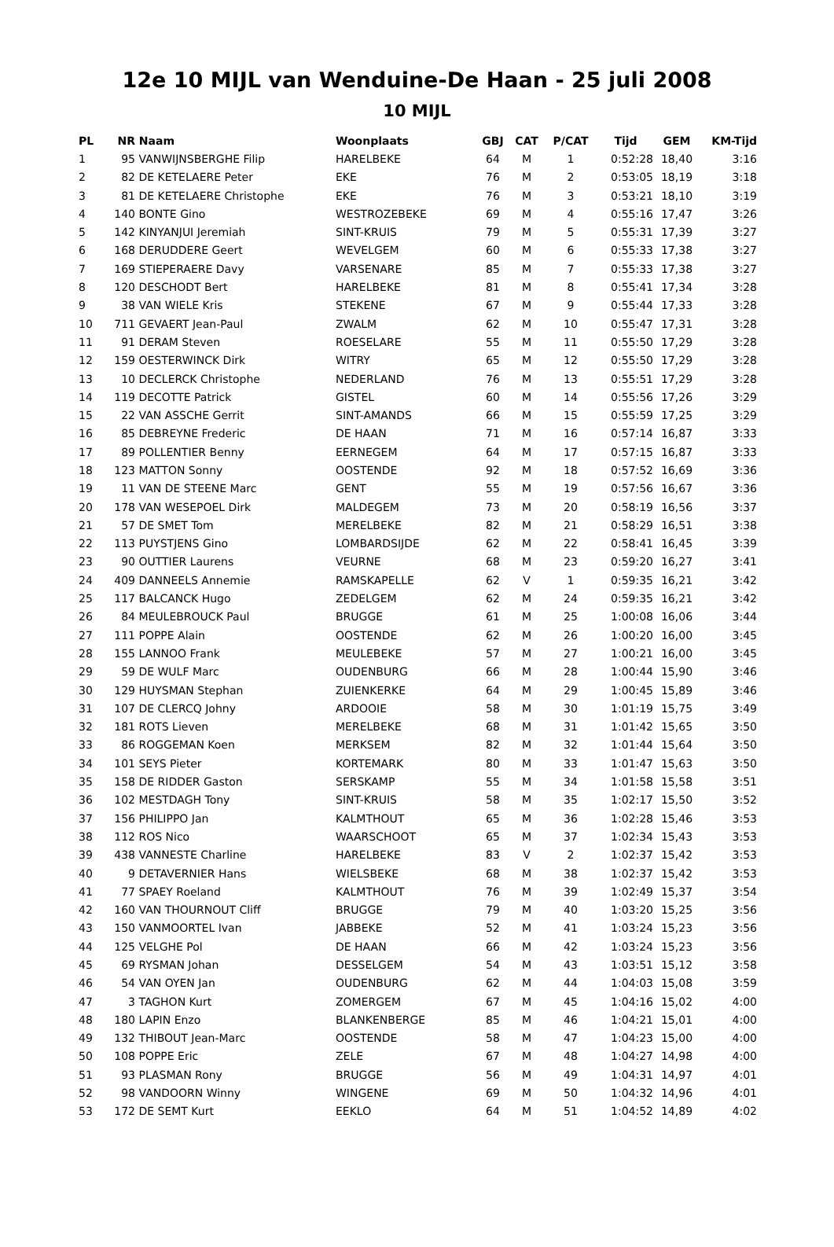12e 10 MIJL van Wenduine-De Haan - 25 juli 2008
10 MIJL
| PL | NR | Naam | Woonplaats | GBJ | CAT | P/CAT | Tijd | GEM | KM-Tijd |
| --- | --- | --- | --- | --- | --- | --- | --- | --- | --- |
| 1 | 95 | VANWIJNSBERGHE Filip | HARELBEKE | 64 | M | 1 | 0:52:28 | 18,40 | 3:16 |
| 2 | 82 | DE KETELAERE Peter | EKE | 76 | M | 2 | 0:53:05 | 18,19 | 3:18 |
| 3 | 81 | DE KETELAERE Christophe | EKE | 76 | M | 3 | 0:53:21 | 18,10 | 3:19 |
| 4 | 140 | BONTE Gino | WESTROZEBEKE | 69 | M | 4 | 0:55:16 | 17,47 | 3:26 |
| 5 | 142 | KINYANJUI Jeremiah | SINT-KRUIS | 79 | M | 5 | 0:55:31 | 17,39 | 3:27 |
| 6 | 168 | DERUDDERE Geert | WEVELGEM | 60 | M | 6 | 0:55:33 | 17,38 | 3:27 |
| 7 | 169 | STIEPERAERE Davy | VARSENARE | 85 | M | 7 | 0:55:33 | 17,38 | 3:27 |
| 8 | 120 | DESCHODT Bert | HARELBEKE | 81 | M | 8 | 0:55:41 | 17,34 | 3:28 |
| 9 | 38 | VAN WIELE Kris | STEKENE | 67 | M | 9 | 0:55:44 | 17,33 | 3:28 |
| 10 | 711 | GEVAERT Jean-Paul | ZWALM | 62 | M | 10 | 0:55:47 | 17,31 | 3:28 |
| 11 | 91 | DERAM Steven | ROESELARE | 55 | M | 11 | 0:55:50 | 17,29 | 3:28 |
| 12 | 159 | OESTERWINCK Dirk | WITRY | 65 | M | 12 | 0:55:50 | 17,29 | 3:28 |
| 13 | 10 | DECLERCK Christophe | NEDERLAND | 76 | M | 13 | 0:55:51 | 17,29 | 3:28 |
| 14 | 119 | DECOTTE Patrick | GISTEL | 60 | M | 14 | 0:55:56 | 17,26 | 3:29 |
| 15 | 22 | VAN ASSCHE Gerrit | SINT-AMANDS | 66 | M | 15 | 0:55:59 | 17,25 | 3:29 |
| 16 | 85 | DEBREYNE Frederic | DE HAAN | 71 | M | 16 | 0:57:14 | 16,87 | 3:33 |
| 17 | 89 | POLLENTIER Benny | EERNEGEM | 64 | M | 17 | 0:57:15 | 16,87 | 3:33 |
| 18 | 123 | MATTON Sonny | OOSTENDE | 92 | M | 18 | 0:57:52 | 16,69 | 3:36 |
| 19 | 11 | VAN DE STEENE Marc | GENT | 55 | M | 19 | 0:57:56 | 16,67 | 3:36 |
| 20 | 178 | VAN WESEPOEL Dirk | MALDEGEM | 73 | M | 20 | 0:58:19 | 16,56 | 3:37 |
| 21 | 57 | DE SMET Tom | MERELBEKE | 82 | M | 21 | 0:58:29 | 16,51 | 3:38 |
| 22 | 113 | PUYSTJENS Gino | LOMBARDSIJDE | 62 | M | 22 | 0:58:41 | 16,45 | 3:39 |
| 23 | 90 | OUTTIER Laurens | VEURNE | 68 | M | 23 | 0:59:20 | 16,27 | 3:41 |
| 24 | 409 | DANNEELS Annemie | RAMSKAPELLE | 62 | V | 1 | 0:59:35 | 16,21 | 3:42 |
| 25 | 117 | BALCANCK Hugo | ZEDELGEM | 62 | M | 24 | 0:59:35 | 16,21 | 3:42 |
| 26 | 84 | MEULEBROUCK Paul | BRUGGE | 61 | M | 25 | 1:00:08 | 16,06 | 3:44 |
| 27 | 111 | POPPE Alain | OOSTENDE | 62 | M | 26 | 1:00:20 | 16,00 | 3:45 |
| 28 | 155 | LANNOO Frank | MEULEBEKE | 57 | M | 27 | 1:00:21 | 16,00 | 3:45 |
| 29 | 59 | DE WULF Marc | OUDENBURG | 66 | M | 28 | 1:00:44 | 15,90 | 3:46 |
| 30 | 129 | HUYSMAN Stephan | ZUIENKERKE | 64 | M | 29 | 1:00:45 | 15,89 | 3:46 |
| 31 | 107 | DE CLERCQ Johny | ARDOOIE | 58 | M | 30 | 1:01:19 | 15,75 | 3:49 |
| 32 | 181 | ROTS Lieven | MERELBEKE | 68 | M | 31 | 1:01:42 | 15,65 | 3:50 |
| 33 | 86 | ROGGEMAN Koen | MERKSEM | 82 | M | 32 | 1:01:44 | 15,64 | 3:50 |
| 34 | 101 | SEYS Pieter | KORTEMARK | 80 | M | 33 | 1:01:47 | 15,63 | 3:50 |
| 35 | 158 | DE RIDDER Gaston | SERSKAMP | 55 | M | 34 | 1:01:58 | 15,58 | 3:51 |
| 36 | 102 | MESTDAGH Tony | SINT-KRUIS | 58 | M | 35 | 1:02:17 | 15,50 | 3:52 |
| 37 | 156 | PHILIPPO Jan | KALMTHOUT | 65 | M | 36 | 1:02:28 | 15,46 | 3:53 |
| 38 | 112 | ROS Nico | WAARSCHOOT | 65 | M | 37 | 1:02:34 | 15,43 | 3:53 |
| 39 | 438 | VANNESTE Charline | HARELBEKE | 83 | V | 2 | 1:02:37 | 15,42 | 3:53 |
| 40 | 9 | DETAVERNIER Hans | WIELSBEKE | 68 | M | 38 | 1:02:37 | 15,42 | 3:53 |
| 41 | 77 | SPAEY Roeland | KALMTHOUT | 76 | M | 39 | 1:02:49 | 15,37 | 3:54 |
| 42 | 160 | VAN THOURNOUT Cliff | BRUGGE | 79 | M | 40 | 1:03:20 | 15,25 | 3:56 |
| 43 | 150 | VANMOORTEL Ivan | JABBEKE | 52 | M | 41 | 1:03:24 | 15,23 | 3:56 |
| 44 | 125 | VELGHE Pol | DE HAAN | 66 | M | 42 | 1:03:24 | 15,23 | 3:56 |
| 45 | 69 | RYSMAN Johan | DESSELGEM | 54 | M | 43 | 1:03:51 | 15,12 | 3:58 |
| 46 | 54 | VAN OYEN Jan | OUDENBURG | 62 | M | 44 | 1:04:03 | 15,08 | 3:59 |
| 47 | 3 | TAGHON Kurt | ZOMERGEM | 67 | M | 45 | 1:04:16 | 15,02 | 4:00 |
| 48 | 180 | LAPIN Enzo | BLANKENBERGE | 85 | M | 46 | 1:04:21 | 15,01 | 4:00 |
| 49 | 132 | THIBOUT Jean-Marc | OOSTENDE | 58 | M | 47 | 1:04:23 | 15,00 | 4:00 |
| 50 | 108 | POPPE Eric | ZELE | 67 | M | 48 | 1:04:27 | 14,98 | 4:00 |
| 51 | 93 | PLASMAN Rony | BRUGGE | 56 | M | 49 | 1:04:31 | 14,97 | 4:01 |
| 52 | 98 | VANDOORN Winny | WINGENE | 69 | M | 50 | 1:04:32 | 14,96 | 4:01 |
| 53 | 172 | DE SEMT Kurt | EEKLO | 64 | M | 51 | 1:04:52 | 14,89 | 4:02 |